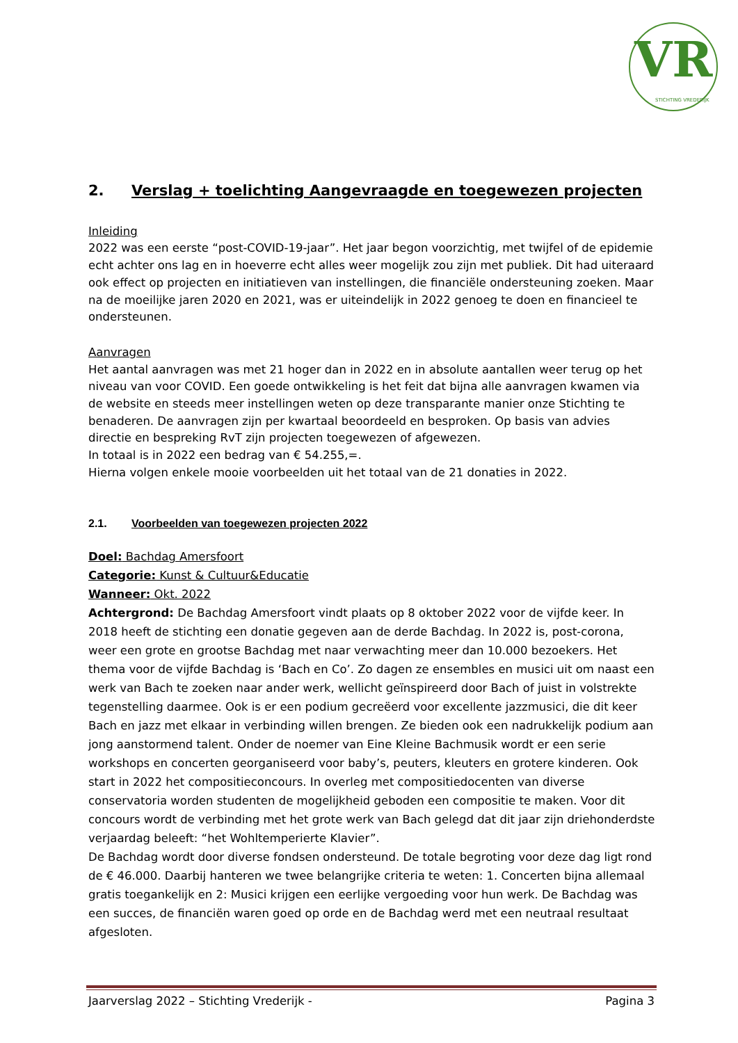VR
STICHTING VREDERIJK
2. Verslag + toelichting Aangevraagde en toegewezen projecten
Inleiding
2022 was een eerste “post-COVID-19-jaar”. Het jaar begon voorzichtig, met twijfel of de epidemie echt achter ons lag en in hoeverre echt alles weer mogelijk zou zijn met publiek. Dit had uiteraard ook effect op projecten en initiatieven van instellingen, die financiële ondersteuning zoeken. Maar na de moeilijke jaren 2020 en 2021, was er uiteindelijk in 2022 genoeg te doen en financieel te ondersteunen.
Aanvragen
Het aantal aanvragen was met 21 hoger dan in 2022 en in absolute aantallen weer terug op het niveau van voor COVID. Een goede ontwikkeling is het feit dat bijna alle aanvragen kwamen via de website en steeds meer instellingen weten op deze transparante manier onze Stichting te benaderen. De aanvragen zijn per kwartaal beoordeeld en besproken. Op basis van advies directie en bespreking RvT zijn projecten toegewezen of afgewezen.
In totaal is in 2022 een bedrag van € 54.255,=.
Hierna volgen enkele mooie voorbeelden uit het totaal van de 21 donaties in 2022.
2.1. Voorbeelden van toegewezen projecten 2022
Doel: Bachdag Amersfoort
Categorie: Kunst & Cultuur&Educatie
Wanneer: Okt. 2022
Achtergrond: De Bachdag Amersfoort vindt plaats op 8 oktober 2022 voor de vijfde keer. In 2018 heeft de stichting een donatie gegeven aan de derde Bachdag. In 2022 is, post-corona, weer een grote en grootse Bachdag met naar verwachting meer dan 10.000 bezoekers. Het thema voor de vijfde Bachdag is ‘Bach en Co’. Zo dagen ze ensembles en musici uit om naast een werk van Bach te zoeken naar ander werk, wellicht geïnspireerd door Bach of juist in volstrekte tegenstelling daarmee. Ook is er een podium gecreëerd voor excellente jazzmusici, die dit keer Bach en jazz met elkaar in verbinding willen brengen. Ze bieden ook een nadrukkelijk podium aan jong aanstormend talent. Onder de noemer van Eine Kleine Bachmusik wordt er een serie workshops en concerten georganiseerd voor baby’s, peuters, kleuters en grotere kinderen. Ook start in 2022 het compositieconcours. In overleg met compositiedocenten van diverse conservatoria worden studenten de mogelijkheid geboden een compositie te maken. Voor dit concours wordt de verbinding met het grote werk van Bach gelegd dat dit jaar zijn driehonderdste verjaardag beleeft: “het Wohltemperierte Klavier”.
De Bachdag wordt door diverse fondsen ondersteund. De totale begroting voor deze dag ligt rond de € 46.000. Daarbij hanteren we twee belangrijke criteria te weten: 1. Concerten bijna allemaal gratis toegankelijk en 2: Musici krijgen een eerlijke vergoeding voor hun werk. De Bachdag was een succes, de financiën waren goed op orde en de Bachdag werd met een neutraal resultaat afgesloten.
Jaarverslag 2022 – Stichting Vrederijk - Pagina 3